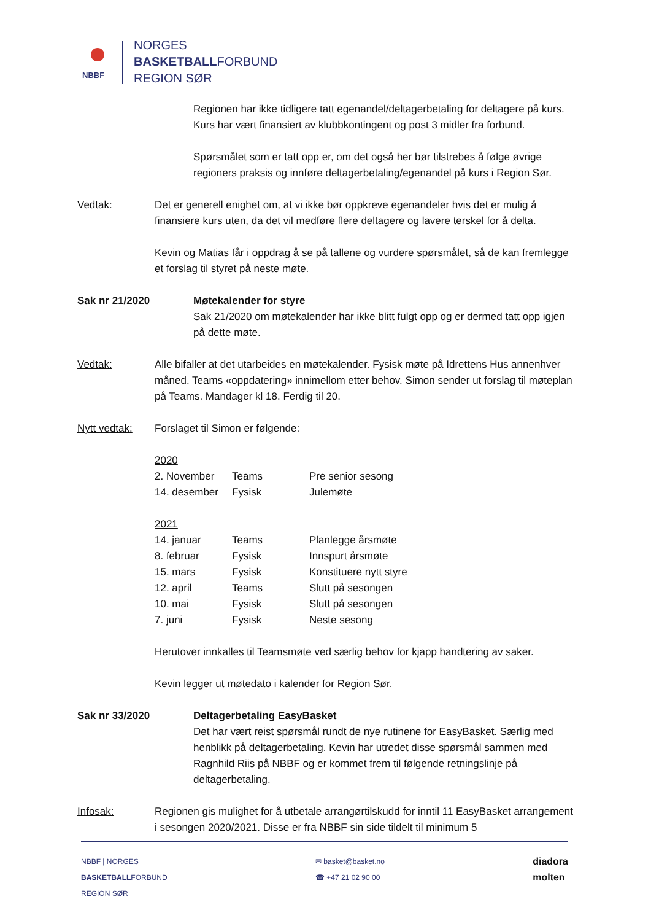NBBF
NORGES
BASKETBALLFORBUND
REGION SØR
Regionen har ikke tidligere tatt egenandel/deltagerbetaling for deltagere på kurs. Kurs har vært finansiert av klubbkontingent og post 3 midler fra forbund.
Spørsmålet som er tatt opp er, om det også her bør tilstrebes å følge øvrige regioners praksis og innføre deltagerbetaling/egenandel på kurs i Region Sør.
Vedtak: Det er generell enighet om, at vi ikke bør oppkreve egenandeler hvis det er mulig å finansiere kurs uten, da det vil medføre flere deltagere og lavere terskel for å delta.
Kevin og Matias får i oppdrag å se på tallene og vurdere spørsmålet, så de kan fremlegge et forslag til styret på neste møte.
Sak nr 21/2020 Møtekalender for styre
Sak 21/2020 om møtekalender har ikke blitt fulgt opp og er dermed tatt opp igjen på dette møte.
Vedtak: Alle bifaller at det utarbeides en møtekalender. Fysisk møte på Idrettens Hus annenhver måned. Teams «oppdatering» innimellom etter behov. Simon sender ut forslag til møteplan på Teams. Mandager kl 18. Ferdig til 20.
Nytt vedtak: Forslaget til Simon er følgende:
| 2020 | | |
| 2. November | Teams | Pre senior sesong |
| 14. desember | Fysisk | Julemøte |
| 2021 | | |
| 14. januar | Teams | Planlegge årsmøte |
| 8. februar | Fysisk | Innspurt årsmøte |
| 15. mars | Fysisk | Konstituere nytt styre |
| 12. april | Teams | Slutt på sesongen |
| 10. mai | Fysisk | Slutt på sesongen |
| 7. juni | Fysisk | Neste sesong |
Herutover innkalles til Teamsmøte ved særlig behov for kjapp handtering av saker.
Kevin legger ut møtedato i kalender for Region Sør.
Sak nr 33/2020 Deltagerbetaling EasyBasket
Det har vært reist spørsmål rundt de nye rutinene for EasyBasket. Særlig med henblikk på deltagerbetaling. Kevin har utredet disse spørsmål sammen med Ragnhild Riis på NBBF og er kommet frem til følgende retningslinje på deltagerbetaling.
Infosak: Regionen gis mulighet for å utbetale arrangørtilskudd for inntil 11 EasyBasket arrangement i sesongen 2020/2021. Disse er fra NBBF sin side tildelt til minimum 5
NBBF | NORGES
BASKETBALLFORBUND
REGION SØR
✉ basket@basket.no
☎ +47 21 02 90 00
diadora
molten